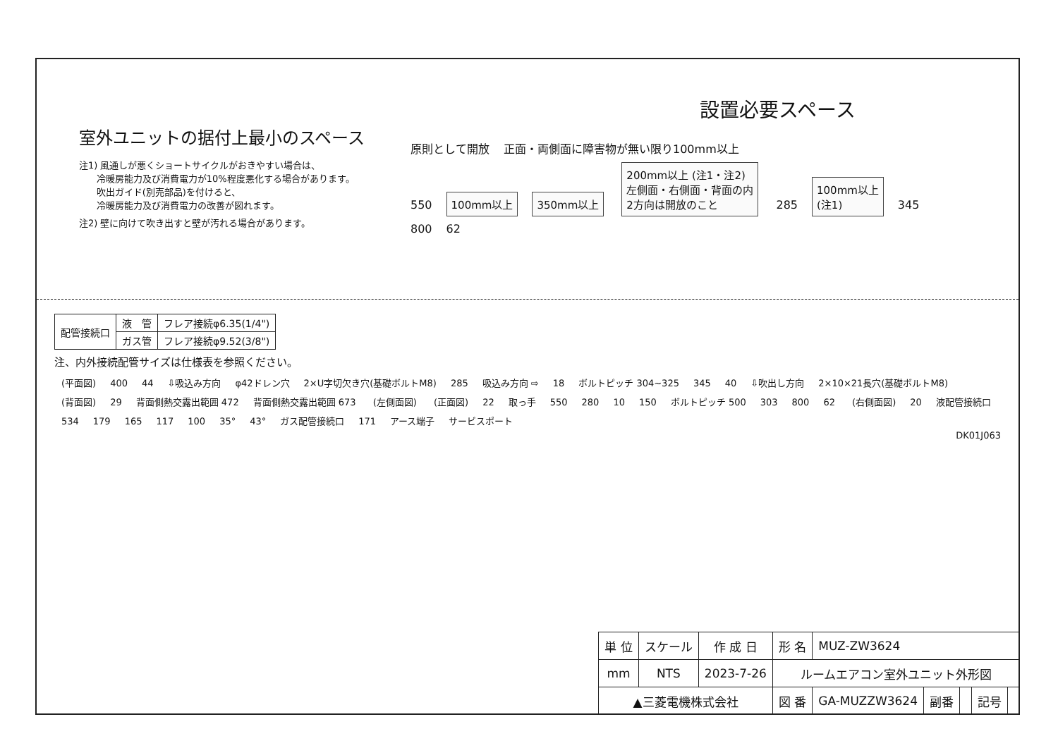室外ユニットの据付上最小のスペース
注1) 風通しが悪くショートサイクルがおきやすい場合は、
冷暖房能力及び消費電力が10%程度悪化する場合があります。
吹出ガイド(別売部品)を付けると、
冷暖房能力及び消費電力の改善が図れます。
注2) 壁に向けて吹き出すと壁が汚れる場合があります。
設置必要スペース
原則として開放 正面・両側面に障害物が無い限り100mm以上
550 100mm以上 350mm以上 200mm以上 (注1・注2)
左側面・右側面・背面の内
2方向は開放のこと 285 100mm以上
(注1) 345
800 62
| 配管接続口 | 液 管 | フレア接続φ6.35(1/4") |
| | ガス管 | フレア接続φ9.52(3/8") |
注、内外接続配管サイズは仕様表を参照ください。
(平面図) 400 44 ⇩吸込み方向 φ42ドレン穴 2×U字切欠き穴(基礎ボルトM8) 285 吸込み方向 ⇨ 18 ボルトピッチ 304~325 345 40 ⇩吹出し方向 2×10×21長穴(基礎ボルトM8)
(背面図) 29 背面側熱交露出範囲 472 背面側熱交露出範囲 673 (左側面図) (正面図) 22 取っ手 550 280 10 150 ボルトピッチ 500 303 800 62 (右側面図) 20 液配管接続口 534 179 165 117 100 35° 43° ガス配管接続口 171 アース端子 サービスポート
DK01J063
| 単 位 | スケール | 作 成 日 | 形 名 | MUZ-ZW3624 | | | | |
| mm | NTS | 2023-7-26 | ルームエアコン室外ユニット外形図 | | | | | |
| ▲三菱電機株式会社 | | | 図 番 | GA-MUZZW3624 | 副番 | | 記号 | |